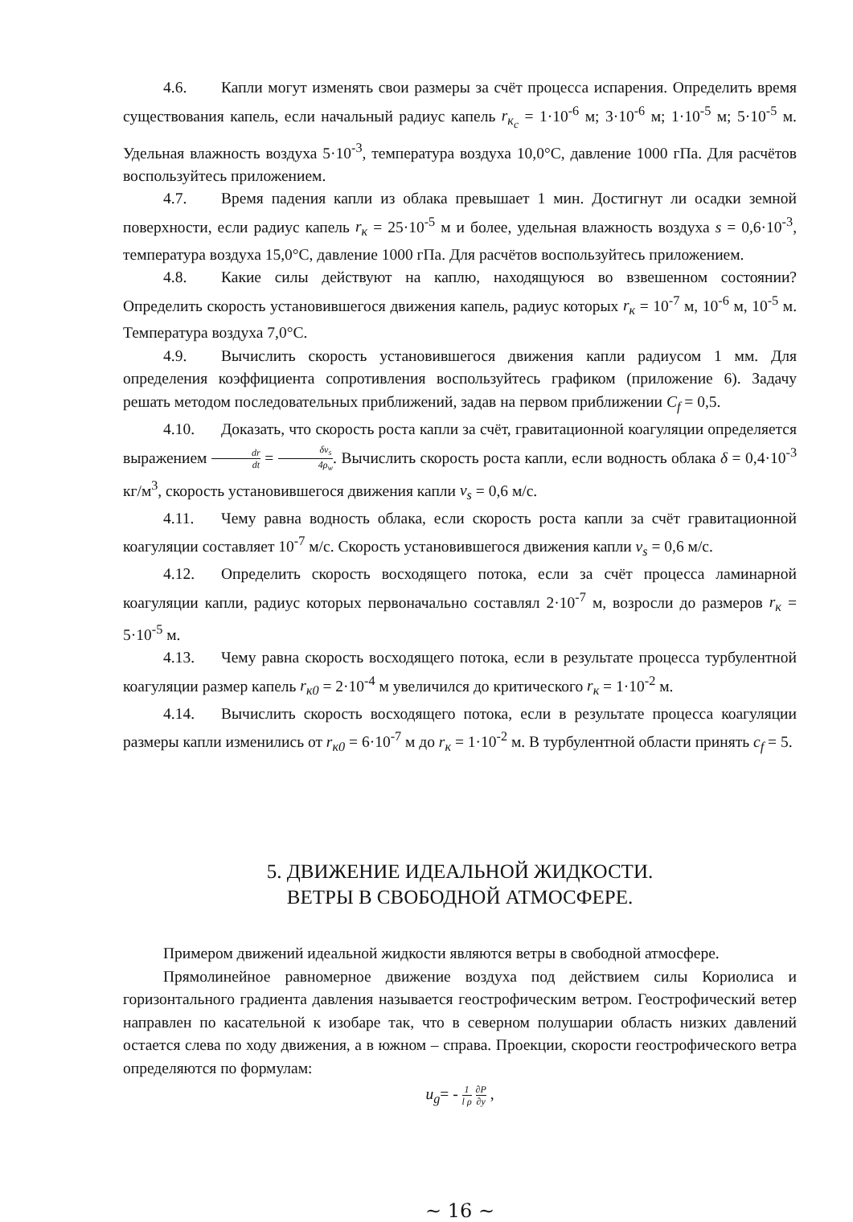4.6. Капли могут изменять свои размеры за счёт процесса испарения. Определить время существования капель, если начальный радиус капель r<sub>к<sub>c</sub></sub> = 1·10<sup>-6</sup> м; 3·10<sup>-6</sup> м; 1·10<sup>-5</sup> м; 5·10<sup>-5</sup> м. Удельная влажность воздуха 5·10<sup>-3</sup>, температура воздуха 10,0°C, давление 1000 гПа. Для расчётов воспользуйтесь приложением.
4.7. Время падения капли из облака превышает 1 мин. Достигнут ли осадки земной поверхности, если радиус капель r<sub>к</sub> = 25·10<sup>-5</sup> м и более, удельная влажность воздуха s = 0,6·10<sup>-3</sup>, температура воздуха 15,0°C, давление 1000 гПа. Для расчётов воспользуйтесь приложением.
4.8. Какие силы действуют на каплю, находящуюся во взвешенном состоянии? Определить скорость установившегося движения капель, радиус которых r<sub>к</sub> = 10<sup>-7</sup> м, 10<sup>-6</sup> м, 10<sup>-5</sup> м. Температура воздуха 7,0°C.
4.9. Вычислить скорость установившегося движения капли радиусом 1 мм. Для определения коэффициента сопротивления воспользуйтесь графиком (приложение 6). Задачу решать методом последовательных приближений, задав на первом приближении C<sub>f</sub> = 0,5.
4.10. Доказать, что скорость роста капли за счёт, гравитационной коагуляции определяется выражением dr dt = δv<sub>s</sub> 4ρ<sub>w</sub>. Вычислить скорость роста капли, если водность облака δ = 0,4·10<sup>-3</sup> кг/м<sup>3</sup>, скорость установившегося движения капли v<sub>s</sub> = 0,6 м/с.
4.11. Чему равна водность облака, если скорость роста капли за счёт гравитационной коагуляции составляет 10<sup>-7</sup> м/с. Скорость установившегося движения капли v<sub>s</sub> = 0,6 м/с.
4.12. Определить скорость восходящего потока, если за счёт процесса ламинарной коагуляции капли, радиус которых первоначально составлял 2·10<sup>-7</sup> м, возросли до размеров r<sub>к</sub> = 5·10<sup>-5</sup> м.
4.13. Чему равна скорость восходящего потока, если в результате процесса турбулентной коагуляции размер капель r<sub>к0</sub> = 2·10<sup>-4</sup> м увеличился до критического r<sub>к</sub> = 1·10<sup>-2</sup> м.
4.14. Вычислить скорость восходящего потока, если в результате процесса коагуляции размеры капли изменились от r<sub>к0</sub> = 6·10<sup>-7</sup> м до r<sub>к</sub> = 1·10<sup>-2</sup> м. В турбулентной области принять c<sub>f</sub> = 5.
5. ДВИЖЕНИЕ ИДЕАЛЬНОЙ ЖИДКОСТИ.
ВЕТРЫ В СВОБОДНОЙ АТМОСФЕРЕ.
Примером движений идеальной жидкости являются ветры в свободной атмосфере.
Прямолинейное равномерное движение воздуха под действием силы Кориолиса и горизонтального градиента давления называется геострофическим ветром. Геострофический ветер направлен по касательной к изобаре так, что в северном полушарии область низких давлений остается слева по ходу движения, а в южном – справа. Проекции, скорости геострофического ветра определяются по формулам:
u<sub>g</sub>= - 1 l ρ ∂P ∂y ,
~ 16 ~